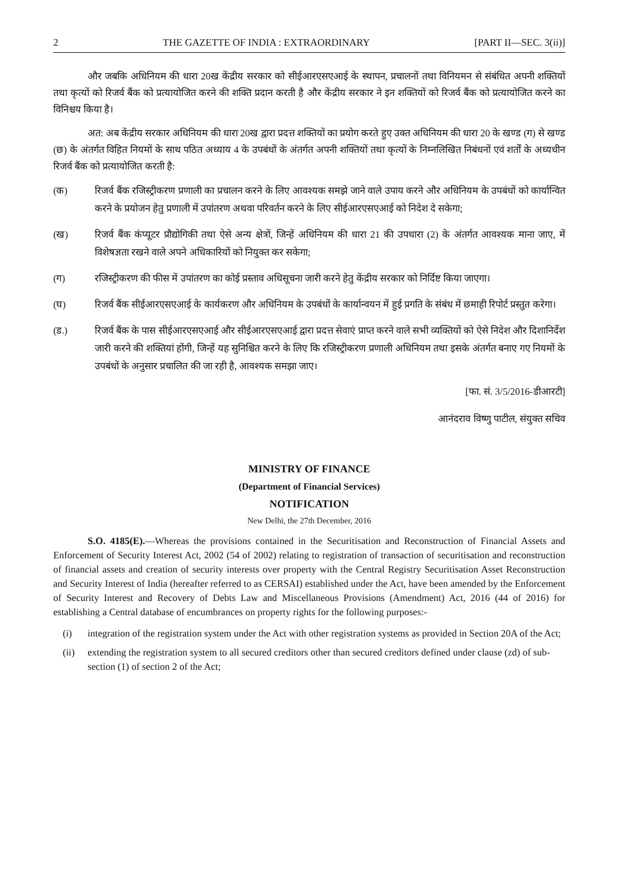2 THE GAZETTE OF INDIA : EXTRAORDINARY [PART II—SEC. 3(ii)]
और जबकि अधिनियम की धारा 20ख केंद्रीय सरकार को सीईआरएसएआई के स्थापन, प्रचालनों तथा विनियमन से संबंधित अपनी शक्तियों तथा कृत्यों को रिजर्व बैंक को प्रत्यायोजित करने की शक्ति प्रदान करती है और केंद्रीय सरकार ने इन शक्तियों को रिजर्व बैंक को प्रत्यायोजित करने का विनिश्चय किया है।
अत: अब केंद्रीय सरकार अधिनियम की धारा 20ख द्वारा प्रदत्त शक्तियों का प्रयोग करते हुए उक्त अधिनियम की धारा 20 के खण्ड (ग) से खण्ड (छ) के अंतर्गत विहित नियमों के साथ पठित अध्याय 4 के उपबंधों के अंतर्गत अपनी शक्तियों तथा कृत्यों के निम्नलिखित निबंधनों एवं शर्तों के अध्यधीन रिजर्व बैंक को प्रत्यायोजित करती है:
(क) रिजर्व बैंक रजिस्ट्रीकरण प्रणाली का प्रचालन करने के लिए आवश्यक समझे जाने वाले उपाय करने और अधिनियम के उपबंधों को कार्यान्वित करने के प्रयोजन हेतु प्रणाली में उपांतरण अथवा परिवर्तन करने के लिए सीईआरएसएआई को निदेश दे सकेगा;
(ख) रिजर्व बैंक कंप्यूटर प्रौद्योगिकी तथा ऐसे अन्य क्षेत्रों, जिन्हें अधिनियम की धारा 21 की उपधारा (2) के अंतर्गत आवश्यक माना जाए, में विशेषज्ञता रखने वाले अपने अधिकारियों को नियुक्त कर सकेगा;
(ग) रजिस्ट्रीकरण की फीस में उपांतरण का कोई प्रस्ताव अधिसूचना जारी करने हेतु केंद्रीय सरकार को निर्दिष्ट किया जाएगा।
(घ) रिजर्व बैंक सीईआरएसएआई के कार्यकरण और अधिनियम के उपबंधों के कार्यान्वयन में हुई प्रगति के संबंध में छमाही रिपोर्ट प्रस्तुत करेगा।
(ड.) रिजर्व बैंक के पास सीईआरएसएआई और सीईआरएसएआई द्वारा प्रदत्त सेवाएं प्राप्त करने वाले सभी व्यक्तियों को ऐसे निदेश और दिशानिर्देश जारी करने की शक्तियां होंगी, जिन्हें यह सुनिश्चित करने के लिए कि रजिस्ट्रीकरण प्रणाली अधिनियम तथा इसके अंतर्गत बनाए गए नियमों के उपबंधों के अनुसार प्रचालित की जा रही है, आवश्यक समझा जाए।
[फा. सं. 3/5/2016-डीआरटी]
आनंदराव विष्णु पाटील, संयुक्त सचिव
MINISTRY OF FINANCE
(Department of Financial Services)
NOTIFICATION
New Delhi, the 27th December, 2016
S.O. 4185(E).—Whereas the provisions contained in the Securitisation and Reconstruction of Financial Assets and Enforcement of Security Interest Act, 2002 (54 of 2002) relating to registration of transaction of securitisation and reconstruction of financial assets and creation of security interests over property with the Central Registry Securitisation Asset Reconstruction and Security Interest of India (hereafter referred to as CERSAI) established under the Act, have been amended by the Enforcement of Security Interest and Recovery of Debts Law and Miscellaneous Provisions (Amendment) Act, 2016 (44 of 2016) for establishing a Central database of encumbrances on property rights for the following purposes:-
(i) integration of the registration system under the Act with other registration systems as provided in Section 20A of the Act;
(ii) extending the registration system to all secured creditors other than secured creditors defined under clause (zd) of sub-section (1) of section 2 of the Act;